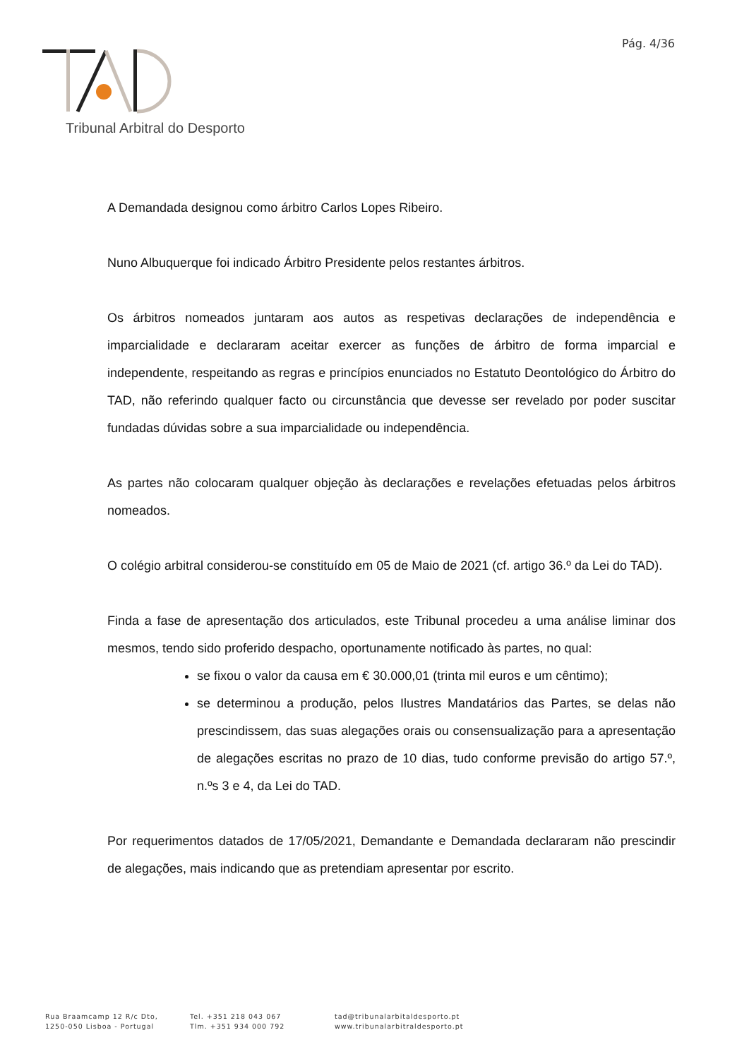Pág. 4/36
Tribunal Arbitral do Desporto
A Demandada designou como árbitro Carlos Lopes Ribeiro.
Nuno Albuquerque foi indicado Árbitro Presidente pelos restantes árbitros.
Os árbitros nomeados juntaram aos autos as respetivas declarações de independência e imparcialidade e declararam aceitar exercer as funções de árbitro de forma imparcial e independente, respeitando as regras e princípios enunciados no Estatuto Deontológico do Árbitro do TAD, não referindo qualquer facto ou circunstância que devesse ser revelado por poder suscitar fundadas dúvidas sobre a sua imparcialidade ou independência.
As partes não colocaram qualquer objeção às declarações e revelações efetuadas pelos árbitros nomeados.
O colégio arbitral considerou-se constituído em 05 de Maio de 2021 (cf. artigo 36.º da Lei do TAD).
Finda a fase de apresentação dos articulados, este Tribunal procedeu a uma análise liminar dos mesmos, tendo sido proferido despacho, oportunamente notificado às partes, no qual:
se fixou o valor da causa em € 30.000,01 (trinta mil euros e um cêntimo);
se determinou a produção, pelos Ilustres Mandatários das Partes, se delas não prescindissem, das suas alegações orais ou consensualização para a apresentação de alegações escritas no prazo de 10 dias, tudo conforme previsão do artigo 57.º, n.ºs 3 e 4, da Lei do TAD.
Por requerimentos datados de 17/05/2021, Demandante e Demandada declararam não prescindir de alegações, mais indicando que as pretendiam apresentar por escrito.
Rua Braamcamp 12 R/c Dto,
1250-050 Lisboa - Portugal
Tel. +351 218 043 067
Tlm. +351 934 000 792
tad@tribunalarbitaldesporto.pt
www.tribunalarbitraldesporto.pt